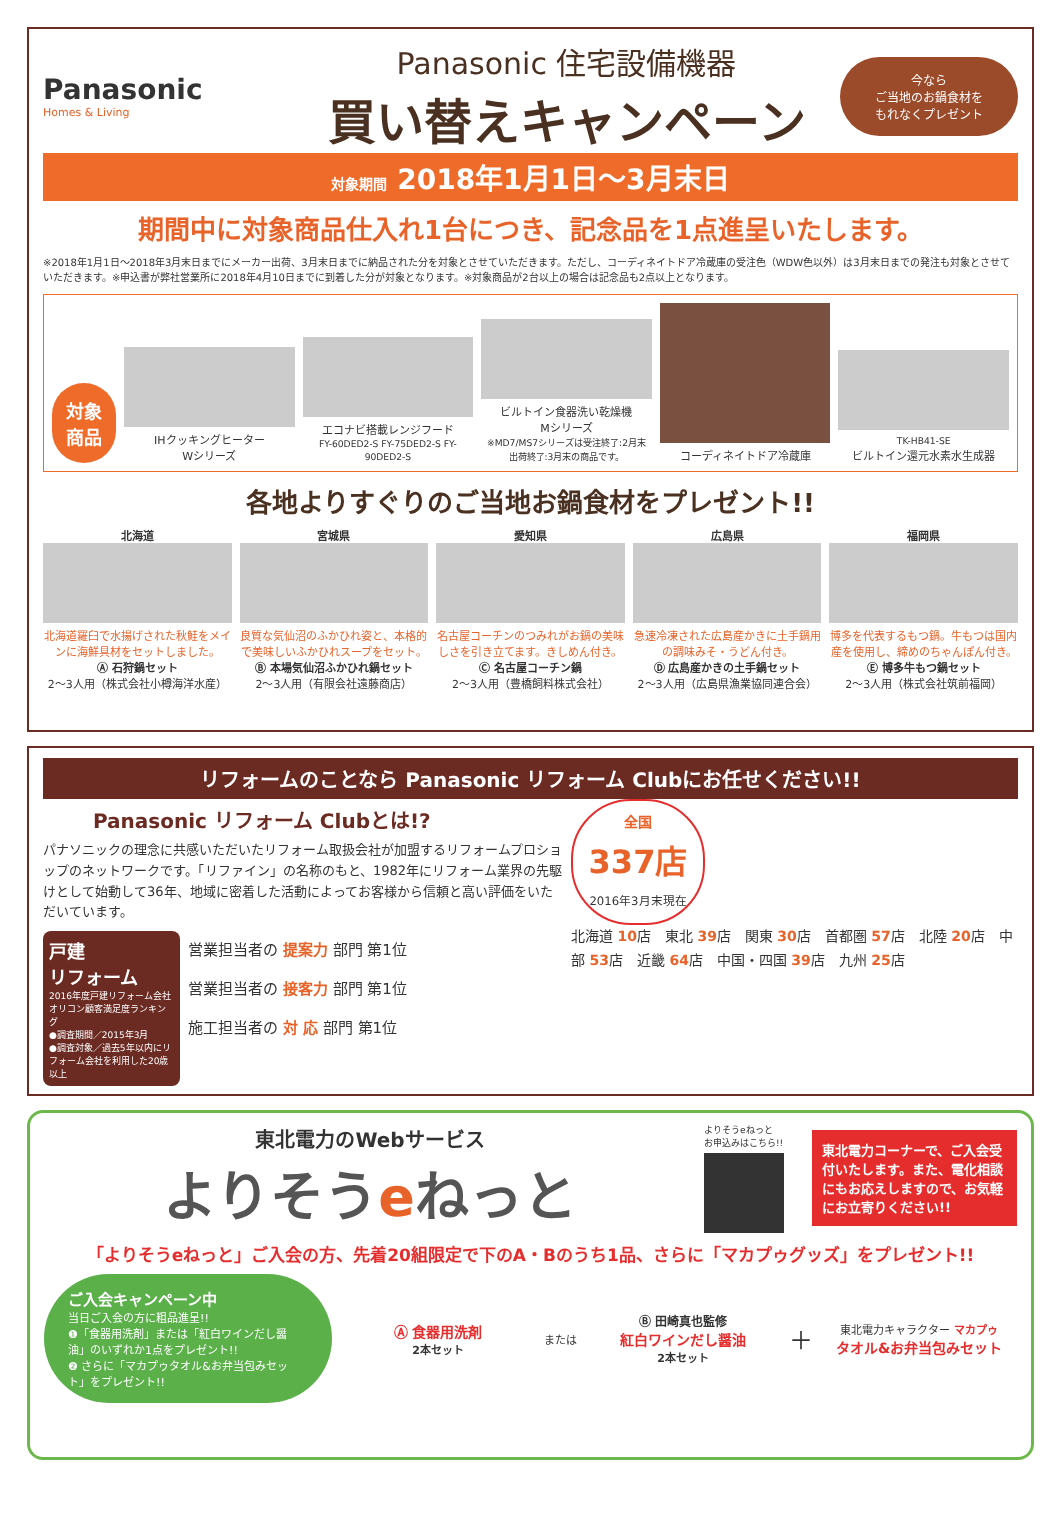Panasonic
Homes & Living
Panasonic 住宅設備機器
買い替えキャンペーン
今なら
ご当地のお鍋食材を
もれなくプレゼント
対象期間 2018年1月1日～3月末日
期間中に対象商品仕入れ1台につき、記念品を1点進呈いたします。
※2018年1月1日～2018年3月末日までにメーカー出荷、3月末日までに納品された分を対象とさせていただきます。ただし、コーディネイトドア冷蔵庫の受注色（WDW色以外）は3月末日までの発注も対象とさせていただきます。※申込書が弊社営業所に2018年4月10日までに到着した分が対象となります。※対象商品が2台以上の場合は記念品も2点以上となります。
対象
商品
IHクッキングヒーター
Wシリーズ
エコナビ搭載レンジフード
FY-60DED2-S FY-75DED2-S FY-90DED2-S
ビルトイン食器洗い乾燥機
Mシリーズ
※MD7/MS7シリーズは受注終了:2月末 出荷終了:3月末の商品です。
コーディネイトドア冷蔵庫
TK-HB41-SE
ビルトイン還元水素水生成器
各地よりすぐりのご当地お鍋食材をプレゼント!!
北海道
北海道羅臼で水揚げされた秋鮭をメインに海鮮具材をセットしました。
Ⓐ 石狩鍋セット
2～3人用（株式会社小樽海洋水産）
宮城県
良質な気仙沼のふかひれ姿と、本格的で美味しいふかひれスープをセット。
Ⓑ 本場気仙沼ふかひれ鍋セット
2～3人用（有限会社遠藤商店）
愛知県
名古屋コーチンのつみれがお鍋の美味しさを引き立てます。きしめん付き。
Ⓒ 名古屋コーチン鍋
2～3人用（豊橋飼料株式会社）
広島県
急速冷凍された広島産かきに土手鍋用の調味みそ・うどん付き。
Ⓓ 広島産かきの土手鍋セット
2～3人用（広島県漁業協同連合会）
福岡県
博多を代表するもつ鍋。牛もつは国内産を使用し、締めのちゃんぽん付き。
Ⓔ 博多牛もつ鍋セット
2～3人用（株式会社筑前福岡）
リフォームのことなら Panasonic リフォーム Clubにお任せください!!
Panasonic リフォーム Clubとは!?
パナソニックの理念に共感いただいたリフォーム取扱会社が加盟するリフォームプロショップのネットワークです。「リファイン」の名称のもと、1982年にリフォーム業界の先駆けとして始動して36年、地域に密着した活動によってお客様から信頼と高い評価をいただいています。
戸建
リフォーム
2016年度戸建リフォーム会社 オリコン顧客満足度ランキング
●調査期間／2015年3月
●調査対象／過去5年以内にリフォーム会社を利用した20歳以上
営業担当者の 提案力 部門 第1位
営業担当者の 接客力 部門 第1位
施工担当者の 対 応 部門 第1位
全国
337店
2016年3月末現在
北海道 10店　東北 39店　関東 30店　首都圏 57店　北陸 20店　中部 53店　近畿 64店　中国・四国 39店　九州 25店
東北電力のWebサービス
よりそうeねっと
よりそうeねっと
お申込みはこちら!!
東北電力コーナーで、ご入会受付いたします。また、電化相談にもお応えしますので、お気軽にお立寄りください!!
「よりそうeねっと」ご入会の方、先着20組限定で下のA・Bのうち1品、さらに「マカプゥグッズ」をプレゼント!!
ご入会キャンペーン中
当日ご入会の方に粗品進呈!!
❶「食器用洗剤」または「紅白ワインだし醤油」のいずれか1点をプレゼント!!
❷ さらに「マカプゥタオル&お弁当包みセット」をプレゼント!!
Ⓐ 食器用洗剤
2本セット
または
Ⓑ 田崎真也監修
紅白ワインだし醤油
2本セット
＋
東北電力キャラクター マカプゥ
タオル&お弁当包みセット